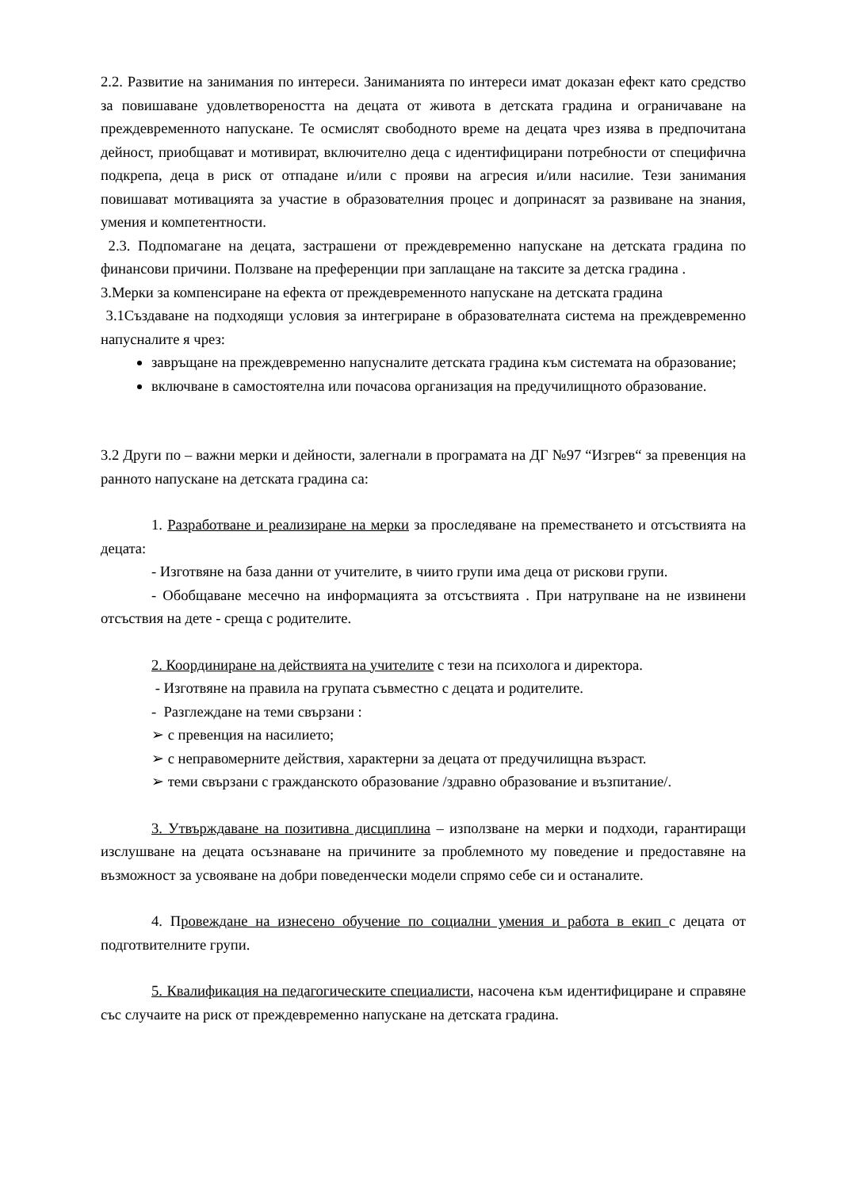2.2. Развитие на занимания по интереси. Заниманията по интереси имат доказан ефект като средство за повишаване удовлетвореността на децата от живота в детската градина и ограничаване на преждевременното напускане. Те осмислят свободното време на децата чрез изява в предпочитана дейност, приобщават и мотивират, включително деца с идентифицирани потребности от специфична подкрепа, деца в риск от отпадане и/или с прояви на агресия и/или насилие. Тези занимания повишават мотивацията за участие в образователния процес и допринасят за развиване на знания, умения и компетентности.
2.3. Подпомагане на децата, застрашени от преждевременно напускане на детската градина по финансови причини. Ползване на преференции при заплащане на таксите за детска градина .
3.Мерки за компенсиране на ефекта от преждевременното напускане на детската градина
3.1Създаване на подходящи условия за интегриране в образователната система на преждевременно напусналите я чрез:
завръщане на преждевременно напусналите детската градина към системата на образование;
включване в самостоятелна или почасова организация на предучилищното образование.
3.2 Други по – важни мерки и дейности, залегнали в програмата на ДГ №97 “Изгрев“ за превенция на ранното напускане на детската градина са:
1. Разработване и реализиране на мерки за проследяване на преместването и отсъствията на децата:
- Изготвяне на база данни от учителите, в чиито групи има деца от рискови групи.
- Обобщаване месечно на информацията за отсъствията . При натрупване на не извинени отсъствия на дете - среща с родителите.
2. Координиране на действията на учителите с тези на психолога и директора.
- Изготвяне на правила на групата съвместно с децата и родителите.
- Разглеждане на теми свързани :
➢ с превенция на насилието;
➢ с неправомерните действия, характерни за децата от предучилищна възраст.
➢ теми свързани с гражданското образование /здравно образование и възпитание/.
3. Утвърждаване на позитивна дисциплина – използване на мерки и подходи, гарантиращи изслушване на децата осъзнаване на причините за проблемното му поведение и предоставяне на възможност за усвояване на добри поведенчески модели спрямо себе си и останалите.
4. Провеждане на изнесено обучение по социални умения и работа в екип с децата от подготвителните групи.
5. Квалификация на педагогическите специалисти, насочена към идентифициране и справяне със случаите на риск от преждевременно напускане на детската градина.